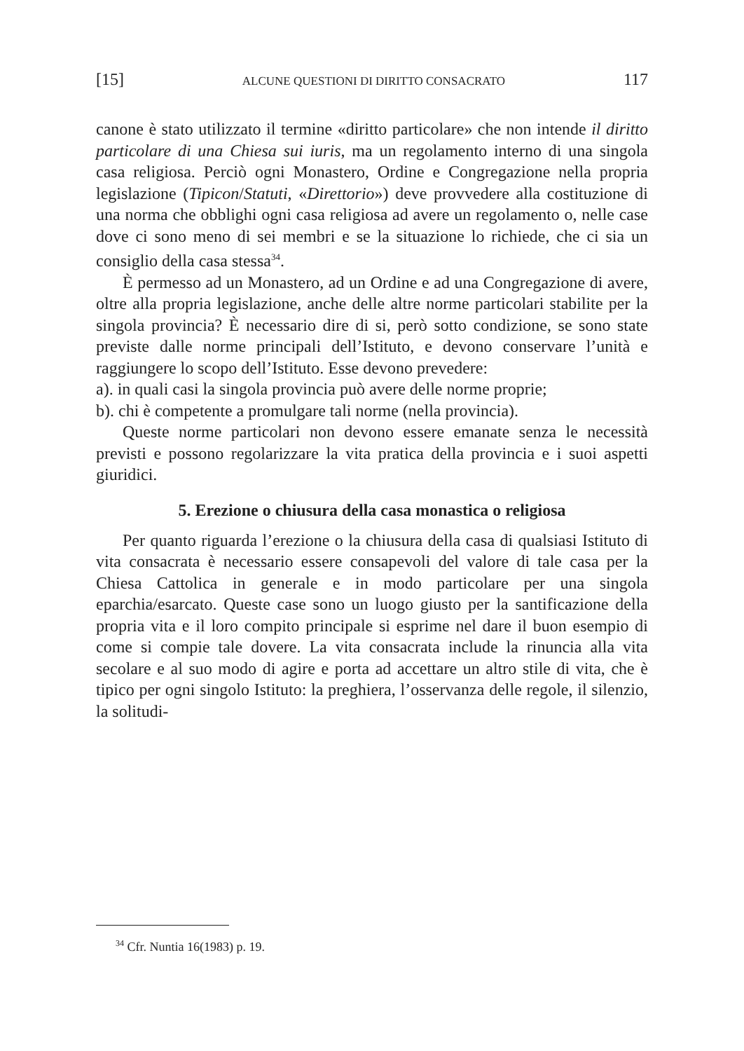[15] ALCUNE QUESTIONI DI DIRITTO CONSACRATO 117
canone è stato utilizzato il termine «diritto particolare» che non intende il diritto particolare di una Chiesa sui iuris, ma un regolamento interno di una singola casa religiosa. Perciò ogni Monastero, Ordine e Congregazione nella propria legislazione (Tipicon/Statuti, «Direttorio») deve provvedere alla costituzione di una norma che obblighi ogni casa religiosa ad avere un regolamento o, nelle case dove ci sono meno di sei membri e se la situazione lo richiede, che ci sia un consiglio della casa stessa<sup>34</sup>.
È permesso ad un Monastero, ad un Ordine e ad una Congregazione di avere, oltre alla propria legislazione, anche delle altre norme particolari stabilite per la singola provincia? È necessario dire di si, però sotto condizione, se sono state previste dalle norme principali dell’Istituto, e devono conservare l’unità e raggiungere lo scopo dell’Istituto. Esse devono prevedere:
a). in quali casi la singola provincia può avere delle norme proprie;
b). chi è competente a promulgare tali norme (nella provincia).
Queste norme particolari non devono essere emanate senza le necessità previsti e possono regolarizzare la vita pratica della provincia e i suoi aspetti giuridici.
5. Erezione o chiusura della casa monastica o religiosa
Per quanto riguarda l’erezione o la chiusura della casa di qualsiasi Istituto di vita consacrata è necessario essere consapevoli del valore di tale casa per la Chiesa Cattolica in generale e in modo particolare per una singola eparchia/esarcato. Queste case sono un luogo giusto per la santificazione della propria vita e il loro compito principale si esprime nel dare il buon esempio di come si compie tale dovere. La vita consacrata include la rinuncia alla vita secolare e al suo modo di agire e porta ad accettare un altro stile di vita, che è tipico per ogni singolo Istituto: la preghiera, l’osservanza delle regole, il silenzio, la solitudi-
<sup>34</sup> Cfr. Nuntia 16(1983) p. 19.